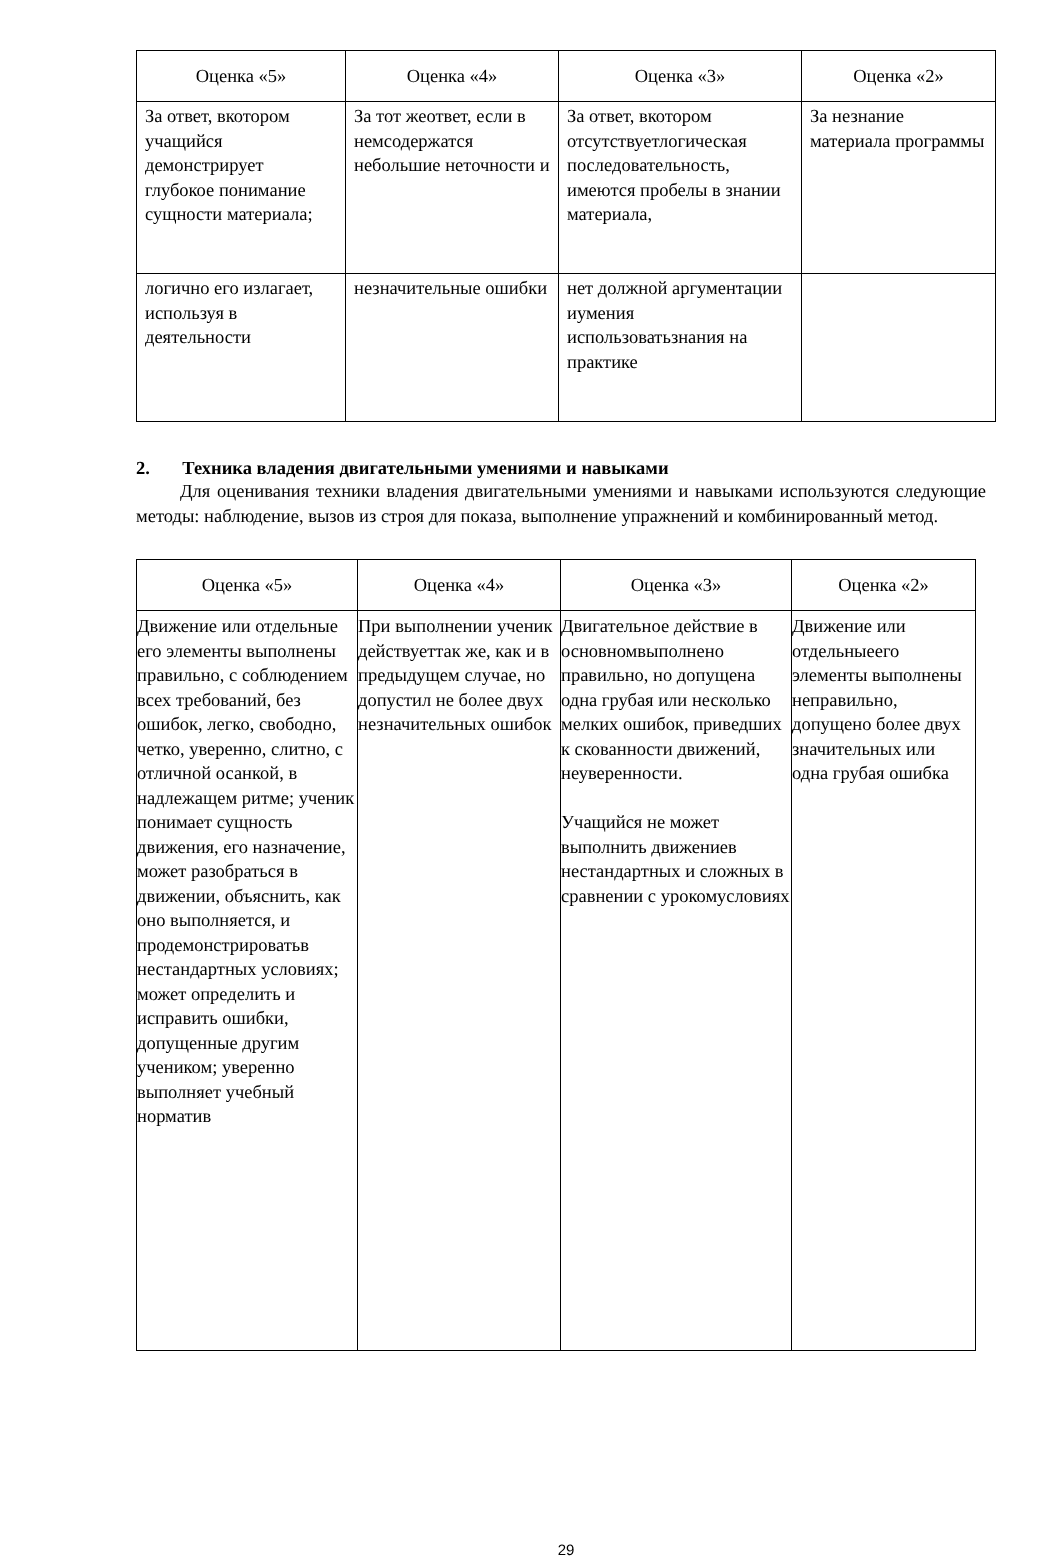| Оценка «5» | Оценка «4» | Оценка «3» | Оценка «2» |
| --- | --- | --- | --- |
| За ответ, вкотором учащийся демонстрирует глубокое понимание сущности материала; | За тот жеответ, если в немсодержатся небольшие неточности и | За ответ, вкотором отсутствуетлогическая последовательность, имеются пробелы в знании материала, | За незнание материала программы |
| логично его излагает, используя в деятельности | незначительные ошибки | нет должной аргументации иумения использоватьзнания на практике | |
2. Техника владения двигательными умениями и навыками
Для оценивания техники владения двигательными умениями и навыками используются следующие методы: наблюдение, вызов из строя для показа, выполнение упражнений и комбинированный метод.
| Оценка «5» | Оценка «4» | Оценка «3» | Оценка «2» |
| --- | --- | --- | --- |
| Движение или отдельные его элементы выполнены правильно, с соблюдением всех требований, без ошибок, легко, свободно, четко, уверенно, слитно, с отличной осанкой, в надлежащем ритме; ученик понимает сущность движения, его назначение, может разобраться в движении, объяснить, как оно выполняется, и продемонстрироватьв нестандартных условиях; может определить и исправить ошибки, допущенные другим учеником; уверенно выполняет учебный норматив | При выполнении ученик действуеттак же, как и в предыдущем случае, но допустил не более двух незначительных ошибок | Двигательное действие в основномвыполнено правильно, но допущена одна грубая или несколько мелких ошибок, приведших к скованности движений, неуверенности. Учащийся не может выполнить движениев нестандартных и сложных в сравнении с урокомусловиях | Движение или отдельныеего элементы выполнены неправильно, допущено более двух значительных или одна грубая ошибка |
29